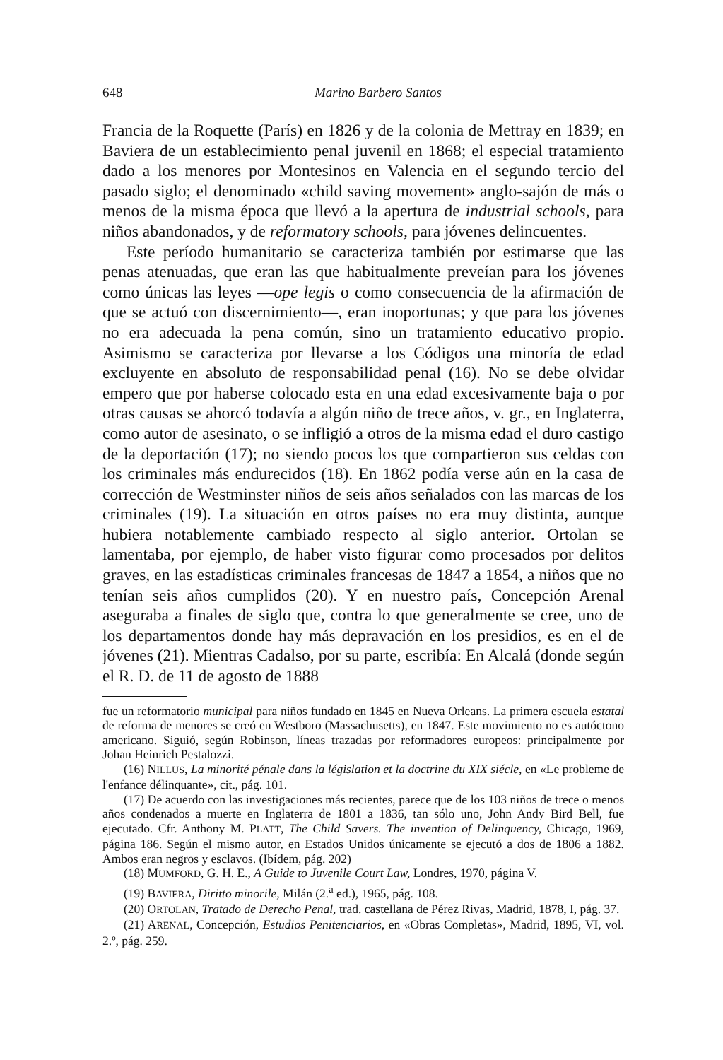648 Marino Barbero Santos
Francia de la Roquette (París) en 1826 y de la colonia de Mettray en 1839; en Baviera de un establecimiento penal juvenil en 1868; el especial tratamiento dado a los menores por Montesinos en Valencia en el segundo tercio del pasado siglo; el denominado «child saving movement» anglo-sajón de más o menos de la misma época que llevó a la apertura de industrial schools, para niños abandonados, y de reformatory schools, para jóvenes delincuentes.
Este período humanitario se caracteriza también por estimarse que las penas atenuadas, que eran las que habitualmente preveían para los jóvenes como únicas las leyes —ope legis o como consecuencia de la afirmación de que se actuó con discernimiento—, eran inoportunas; y que para los jóvenes no era adecuada la pena común, sino un tratamiento educativo propio. Asimismo se caracteriza por llevarse a los Códigos una minoría de edad excluyente en absoluto de responsabilidad penal (16). No se debe olvidar empero que por haberse colocado esta en una edad excesivamente baja o por otras causas se ahorcó todavía a algún niño de trece años, v. gr., en Inglaterra, como autor de asesinato, o se infligió a otros de la misma edad el duro castigo de la deportación (17); no siendo pocos los que compartieron sus celdas con los criminales más endurecidos (18). En 1862 podía verse aún en la casa de corrección de Westminster niños de seis años señalados con las marcas de los criminales (19). La situación en otros países no era muy distinta, aunque hubiera notablemente cambiado respecto al siglo anterior. Ortolan se lamentaba, por ejemplo, de haber visto figurar como procesados por delitos graves, en las estadísticas criminales francesas de 1847 a 1854, a niños que no tenían seis años cumplidos (20). Y en nuestro país, Concepción Arenal aseguraba a finales de siglo que, contra lo que generalmente se cree, uno de los departamentos donde hay más depravación en los presidios, es en el de jóvenes (21). Mientras Cadalso, por su parte, escribía: En Alcalá (donde según el R. D. de 11 de agosto de 1888
fue un reformatorio municipal para niños fundado en 1845 en Nueva Orleans. La primera escuela estatal de reforma de menores se creó en Westboro (Massachusetts), en 1847. Este movimiento no es autóctono americano. Siguió, según Robinson, líneas trazadas por reformadores europeos: principalmente por Johan Heinrich Pestalozzi.
(16) NILLUS, La minorité pénale dans la législation et la doctrine du XIX siécle, en «Le probleme de l'enfance délinquante», cit., pág. 101.
(17) De acuerdo con las investigaciones más recientes, parece que de los 103 niños de trece o menos años condenados a muerte en Inglaterra de 1801 a 1836, tan sólo uno, John Andy Bird Bell, fue ejecutado. Cfr. Anthony M. PLATT, The Child Savers. The invention of Delinquency, Chicago, 1969, página 186. Según el mismo autor, en Estados Unidos únicamente se ejecutó a dos de 1806 a 1882. Ambos eran negros y esclavos. (Ibídem, pág. 202)
(18) MUMFORD, G. H. E., A Guide to Juvenile Court Law, Londres, 1970, página V.
(19) BAVIERA, Diritto minorile, Milán (2.<sup>a</sup> ed.), 1965, pág. 108.
(20) ORTOLAN, Tratado de Derecho Penal, trad. castellana de Pérez Rivas, Madrid, 1878, I, pág. 37.
(21) ARENAL, Concepción, Estudios Penitenciarios, en «Obras Completas», Madrid, 1895, VI, vol. 2.º, pág. 259.